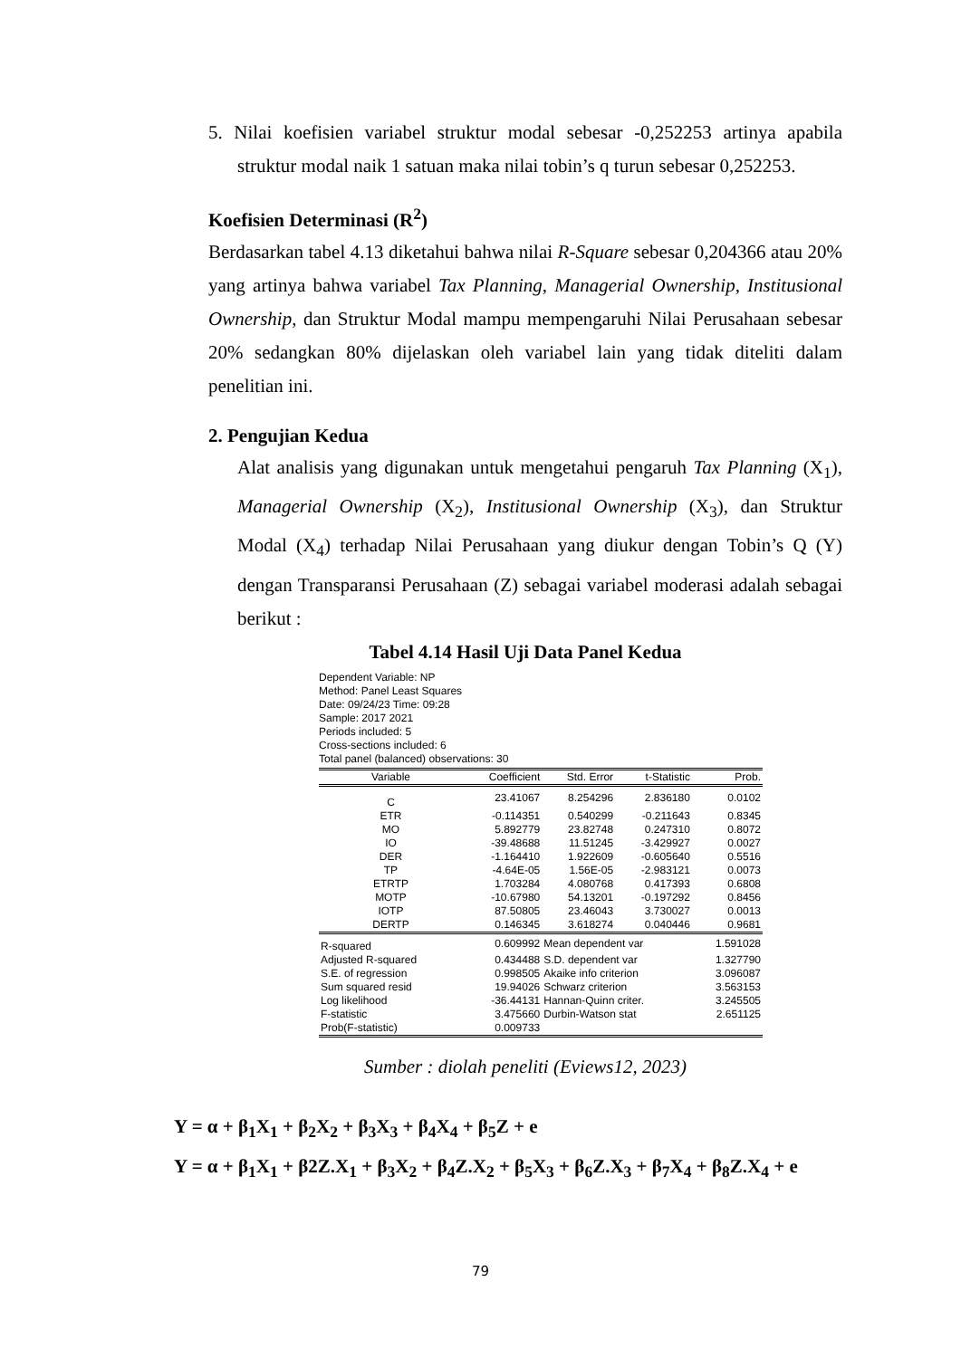5. Nilai koefisien variabel struktur modal sebesar -0,252253 artinya apabila struktur modal naik 1 satuan maka nilai tobin’s q turun sebesar 0,252253.
Koefisien Determinasi (R<sup>2</sup>)
Berdasarkan tabel 4.13 diketahui bahwa nilai R-Square sebesar 0,204366 atau 20% yang artinya bahwa variabel Tax Planning, Managerial Ownership, Institusional Ownership, dan Struktur Modal mampu mempengaruhi Nilai Perusahaan sebesar 20% sedangkan 80% dijelaskan oleh variabel lain yang tidak diteliti dalam penelitian ini.
2. Pengujian Kedua
Alat analisis yang digunakan untuk mengetahui pengaruh Tax Planning (X<sub>1</sub>), Managerial Ownership (X<sub>2</sub>), Institusional Ownership (X<sub>3</sub>), dan Struktur Modal (X<sub>4</sub>) terhadap Nilai Perusahaan yang diukur dengan Tobin’s Q (Y) dengan Transparansi Perusahaan (Z) sebagai variabel moderasi adalah sebagai berikut :
Tabel 4.14 Hasil Uji Data Panel Kedua
Dependent Variable: NP
Method: Panel Least Squares
Date: 09/24/23 Time: 09:28
Sample: 2017 2021
Periods included: 5
Cross-sections included: 6
Total panel (balanced) observations: 30
| Variable | Coefficient | Std. Error | t-Statistic | Prob. |
| --- | --- | --- | --- | --- |
| C | 23.41067 | 8.254296 | 2.836180 | 0.0102 |
| ETR | -0.114351 | 0.540299 | -0.211643 | 0.8345 |
| MO | 5.892779 | 23.82748 | 0.247310 | 0.8072 |
| IO | -39.48688 | 11.51245 | -3.429927 | 0.0027 |
| DER | -1.164410 | 1.922609 | -0.605640 | 0.5516 |
| TP | -4.64E-05 | 1.56E-05 | -2.983121 | 0.0073 |
| ETRTP | 1.703284 | 4.080768 | 0.417393 | 0.6808 |
| MOTP | -10.67980 | 54.13201 | -0.197292 | 0.8456 |
| IOTP | 87.50805 | 23.46043 | 3.730027 | 0.0013 |
| DERTP | 0.146345 | 3.618274 | 0.040446 | 0.9681 |
| R-squared | 0.609992 | Mean dependent var | | 1.591028 |
| Adjusted R-squared | 0.434488 | S.D. dependent var | | 1.327790 |
| S.E. of regression | 0.998505 | Akaike info criterion | | 3.096087 |
| Sum squared resid | 19.94026 | Schwarz criterion | | 3.563153 |
| Log likelihood | -36.44131 | Hannan-Quinn criter. | | 3.245505 |
| F-statistic | 3.475660 | Durbin-Watson stat | | 2.651125 |
| Prob(F-statistic) | 0.009733 | | | |
Sumber : diolah peneliti (Eviews12, 2023)
Y = α + β<sub>1</sub>X<sub>1</sub> + β<sub>2</sub>X<sub>2</sub> + β<sub>3</sub>X<sub>3</sub> + β<sub>4</sub>X<sub>4</sub> + β<sub>5</sub>Z + e
Y = α + β<sub>1</sub>X<sub>1</sub> + β2Z.X<sub>1</sub> + β<sub>3</sub>X<sub>2</sub> + β<sub>4</sub>Z.X<sub>2</sub> + β<sub>5</sub>X<sub>3</sub> + β<sub>6</sub>Z.X<sub>3</sub> + β<sub>7</sub>X<sub>4</sub> + β<sub>8</sub>Z.X<sub>4</sub> + e
79